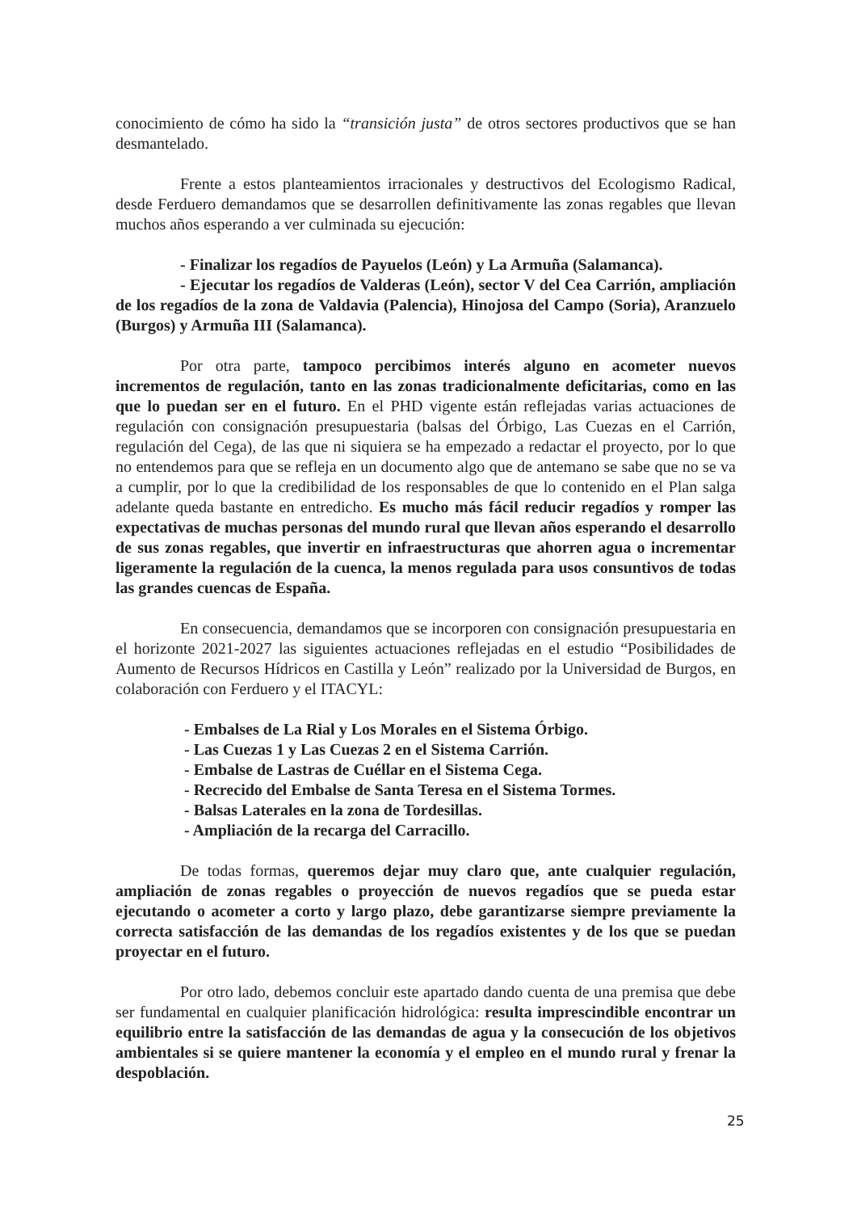conocimiento de cómo ha sido la “transición justa” de otros sectores productivos que se han desmantelado.
Frente a estos planteamientos irracionales y destructivos del Ecologismo Radical, desde Ferduero demandamos que se desarrollen definitivamente las zonas regables que llevan muchos años esperando a ver culminada su ejecución:
- Finalizar los regadíos de Payuelos (León) y La Armuña (Salamanca).
- Ejecutar los regadíos de Valderas (León), sector V del Cea Carrión, ampliación de los regadíos de la zona de Valdavia (Palencia), Hinojosa del Campo (Soria), Aranzuelo (Burgos) y Armuña III (Salamanca).
Por otra parte, tampoco percibimos interés alguno en acometer nuevos incrementos de regulación, tanto en las zonas tradicionalmente deficitarias, como en las que lo puedan ser en el futuro. En el PHD vigente están reflejadas varias actuaciones de regulación con consignación presupuestaria (balsas del Órbigo, Las Cuezas en el Carrión, regulación del Cega), de las que ni siquiera se ha empezado a redactar el proyecto, por lo que no entendemos para que se refleja en un documento algo que de antemano se sabe que no se va a cumplir, por lo que la credibilidad de los responsables de que lo contenido en el Plan salga adelante queda bastante en entredicho. Es mucho más fácil reducir regadíos y romper las expectativas de muchas personas del mundo rural que llevan años esperando el desarrollo de sus zonas regables, que invertir en infraestructuras que ahorren agua o incrementar ligeramente la regulación de la cuenca, la menos regulada para usos consuntivos de todas las grandes cuencas de España.
En consecuencia, demandamos que se incorporen con consignación presupuestaria en el horizonte 2021-2027 las siguientes actuaciones reflejadas en el estudio “Posibilidades de Aumento de Recursos Hídricos en Castilla y León” realizado por la Universidad de Burgos, en colaboración con Ferduero y el ITACYL:
- Embalses de La Rial y Los Morales en el Sistema Órbigo.
- Las Cuezas 1 y Las Cuezas 2 en el Sistema Carrión.
- Embalse de Lastras de Cuéllar en el Sistema Cega.
- Recrecido del Embalse de Santa Teresa en el Sistema Tormes.
- Balsas Laterales en la zona de Tordesillas.
- Ampliación de la recarga del Carracillo.
De todas formas, queremos dejar muy claro que, ante cualquier regulación, ampliación de zonas regables o proyección de nuevos regadíos que se pueda estar ejecutando o acometer a corto y largo plazo, debe garantizarse siempre previamente la correcta satisfacción de las demandas de los regadíos existentes y de los que se puedan proyectar en el futuro.
Por otro lado, debemos concluir este apartado dando cuenta de una premisa que debe ser fundamental en cualquier planificación hidrológica: resulta imprescindible encontrar un equilibrio entre la satisfacción de las demandas de agua y la consecución de los objetivos ambientales si se quiere mantener la economía y el empleo en el mundo rural y frenar la despoblación.
25